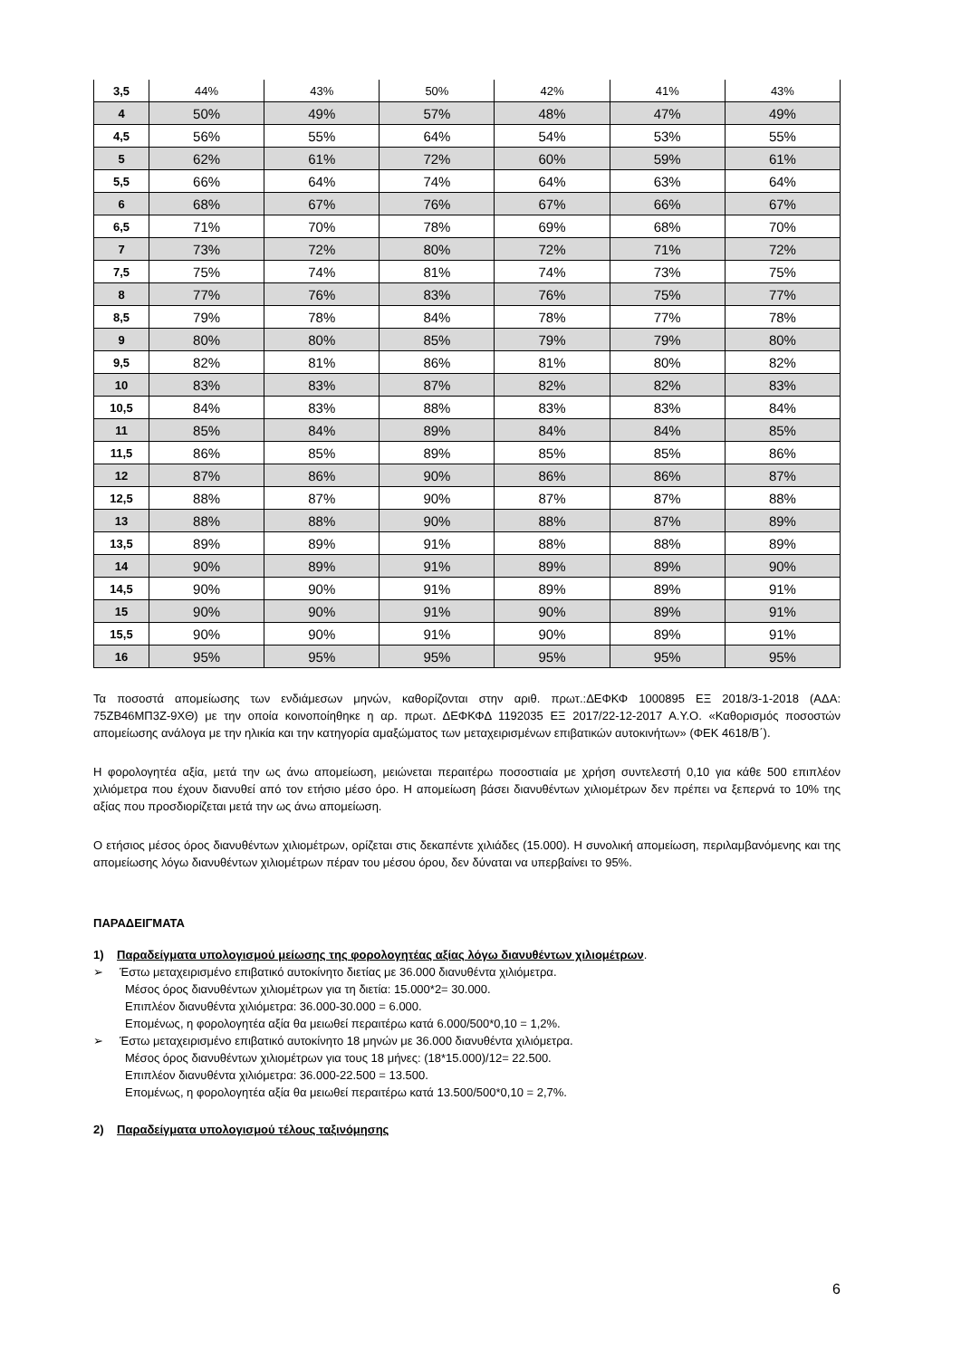| 3,5 | 44% | 43% | 50% | 42% | 41% | 43% |
| 4 | 50% | 49% | 57% | 48% | 47% | 49% |
| 4,5 | 56% | 55% | 64% | 54% | 53% | 55% |
| 5 | 62% | 61% | 72% | 60% | 59% | 61% |
| 5,5 | 66% | 64% | 74% | 64% | 63% | 64% |
| 6 | 68% | 67% | 76% | 67% | 66% | 67% |
| 6,5 | 71% | 70% | 78% | 69% | 68% | 70% |
| 7 | 73% | 72% | 80% | 72% | 71% | 72% |
| 7,5 | 75% | 74% | 81% | 74% | 73% | 75% |
| 8 | 77% | 76% | 83% | 76% | 75% | 77% |
| 8,5 | 79% | 78% | 84% | 78% | 77% | 78% |
| 9 | 80% | 80% | 85% | 79% | 79% | 80% |
| 9,5 | 82% | 81% | 86% | 81% | 80% | 82% |
| 10 | 83% | 83% | 87% | 82% | 82% | 83% |
| 10,5 | 84% | 83% | 88% | 83% | 83% | 84% |
| 11 | 85% | 84% | 89% | 84% | 84% | 85% |
| 11,5 | 86% | 85% | 89% | 85% | 85% | 86% |
| 12 | 87% | 86% | 90% | 86% | 86% | 87% |
| 12,5 | 88% | 87% | 90% | 87% | 87% | 88% |
| 13 | 88% | 88% | 90% | 88% | 87% | 89% |
| 13,5 | 89% | 89% | 91% | 88% | 88% | 89% |
| 14 | 90% | 89% | 91% | 89% | 89% | 90% |
| 14,5 | 90% | 90% | 91% | 89% | 89% | 91% |
| 15 | 90% | 90% | 91% | 90% | 89% | 91% |
| 15,5 | 90% | 90% | 91% | 90% | 89% | 91% |
| 16 | 95% | 95% | 95% | 95% | 95% | 95% |
Τα ποσοστά απομείωσης των ενδιάμεσων μηνών, καθορίζονται στην αριθ. πρωτ.:ΔΕΦΚΦ 1000895 ΕΞ 2018/3-1-2018 (ΑΔΑ: 75ΖΒ46ΜΠ3Ζ-9ΧΘ) με την οποία κοινοποίηθηκε η αρ. πρωτ. ΔΕΦΚΦΔ 1192035 ΕΞ 2017/22-12-2017 Α.Υ.Ο. «Καθορισμός ποσοστών απομείωσης ανάλογα με την ηλικία και την κατηγορία αμαξώματος των μεταχειρισμένων επιβατικών αυτοκινήτων» (ΦΕΚ 4618/Β΄).
Η φορολογητέα αξία, μετά την ως άνω απομείωση, μειώνεται περαιτέρω ποσοστιαία με χρήση συντελεστή 0,10 για κάθε 500 επιπλέον χιλιόμετρα που έχουν διανυθεί από τον ετήσιο μέσο όρο. Η απομείωση βάσει διανυθέντων χιλιομέτρων δεν πρέπει να ξεπερνά το 10% της αξίας που προσδιορίζεται μετά την ως άνω απομείωση.
Ο ετήσιος μέσος όρος διανυθέντων χιλιομέτρων, ορίζεται στις δεκαπέντε χιλιάδες (15.000). Η συνολική απομείωση, περιλαμβανόμενης και της απομείωσης λόγω διανυθέντων χιλιομέτρων πέραν του μέσου όρου, δεν δύναται να υπερβαίνει το 95%.
ΠΑΡΑΔΕΙΓΜΑΤΑ
1) Παραδείγματα υπολογισμού μείωσης της φορολογητέας αξίας λόγω διανυθέντων χιλιομέτρων.
➢ Έστω μεταχειρισμένο επιβατικό αυτοκίνητο διετίας με 36.000 διανυθέντα χιλιόμετρα.
Μέσος όρος διανυθέντων χιλιομέτρων για τη διετία: 15.000*2= 30.000.
Επιπλέον διανυθέντα χιλιόμετρα: 36.000-30.000 = 6.000.
Επομένως, η φορολογητέα αξία θα μειωθεί περαιτέρω κατά 6.000/500*0,10 = 1,2%.
➢ Έστω μεταχειρισμένο επιβατικό αυτοκίνητο 18 μηνών με 36.000 διανυθέντα χιλιόμετρα.
Μέσος όρος διανυθέντων χιλιομέτρων για τους 18 μήνες: (18*15.000)/12= 22.500.
Επιπλέον διανυθέντα χιλιόμετρα: 36.000-22.500 = 13.500.
Επομένως, η φορολογητέα αξία θα μειωθεί περαιτέρω κατά 13.500/500*0,10 = 2,7%.
2) Παραδείγματα υπολογισμού τέλους ταξινόμησης
6